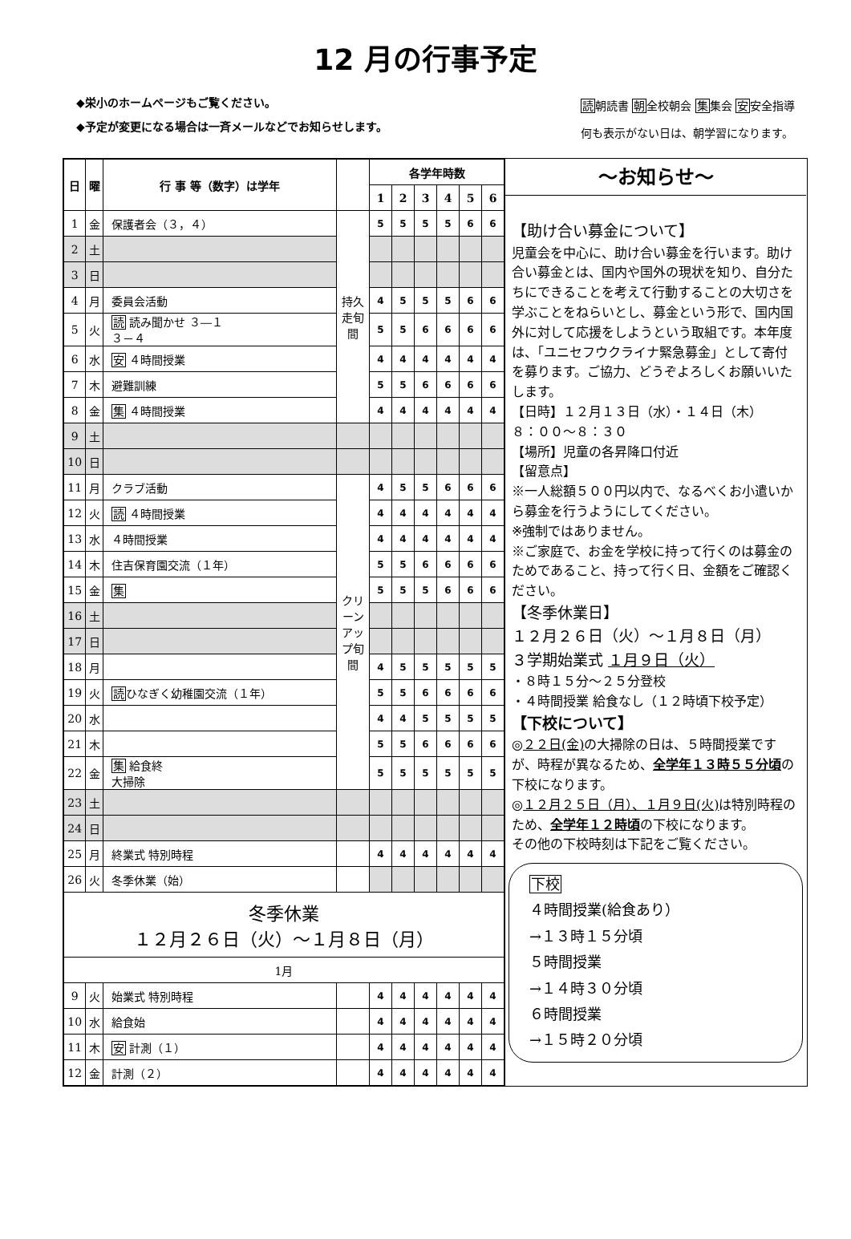12 月の行事予定
◆栄小のホームページもご覧ください。
◆予定が変更になる場合は一斉メールなどでお知らせします。
読朝読書 朝全校朝会 集集会 安安全指導
何も表示がない日は、朝学習になります。
| 日 | 曜 | 行 事 等（数字）は学年 | | 各学年時数 | | | | | |
| --- | --- | --- | --- | --- | --- | --- | --- | --- | --- |
| | | | | 1 | 2 | 3 | 4 | 5 | 6 |
| 1 | 金 | 保護者会（３，４） | 持久走旬間 | 5 | 5 | 5 | 5 | 6 | 6 |
| 2 | 土 | | | | | | | | |
| 3 | 日 | | | | | | | | |
| 4 | 月 | 委員会活動 | | 4 | 5 | 5 | 5 | 6 | 6 |
| 5 | 火 | 読 読み聞かせ ３―１ ３－４ | | 5 | 5 | 6 | 6 | 6 | 6 |
| 6 | 水 | 安 ４時間授業 | | 4 | 4 | 4 | 4 | 4 | 4 |
| 7 | 木 | 避難訓練 | | 5 | 5 | 6 | 6 | 6 | 6 |
| 8 | 金 | 集 ４時間授業 | | 4 | 4 | 4 | 4 | 4 | 4 |
| 9 | 土 | | | | | | | | |
| 10 | 日 | | | | | | | | |
| 11 | 月 | クラブ活動 | クリーンアップ旬間 | 4 | 5 | 5 | 6 | 6 | 6 |
| 12 | 火 | 読 ４時間授業 | | 4 | 4 | 4 | 4 | 4 | 4 |
| 13 | 水 | ４時間授業 | | 4 | 4 | 4 | 4 | 4 | 4 |
| 14 | 木 | 住吉保育園交流（１年） | | 5 | 5 | 6 | 6 | 6 | 6 |
| 15 | 金 | 集 | | 5 | 5 | 5 | 6 | 6 | 6 |
| 16 | 土 | | | | | | | | |
| 17 | 日 | | | | | | | | |
| 18 | 月 | | | 4 | 5 | 5 | 5 | 5 | 5 |
| 19 | 火 | 読 ひなぎく幼稚園交流（１年） | | 5 | 5 | 6 | 6 | 6 | 6 |
| 20 | 水 | | | 4 | 4 | 5 | 5 | 5 | 5 |
| 21 | 木 | | | 5 | 5 | 6 | 6 | 6 | 6 |
| 22 | 金 | 集 給食終 大掃除 | | 5 | 5 | 5 | 5 | 5 | 5 |
| 23 | 土 | | | | | | | | |
| 24 | 日 | | | | | | | | |
| 25 | 月 | 終業式 特別時程 | | 4 | 4 | 4 | 4 | 4 | 4 |
| 26 | 火 | 冬季休業（始） | | | | | | | |
| 冬季休業 １２月２６日（火）～１月８日（月） | | | | | | | | | |
| 1月 | | | | | | | | | |
| 9 | 火 | 始業式 特別時程 | | 4 | 4 | 4 | 4 | 4 | 4 |
| 10 | 水 | 給食始 | | 4 | 4 | 4 | 4 | 4 | 4 |
| 11 | 木 | 安 計測（１） | | 4 | 4 | 4 | 4 | 4 | 4 |
| 12 | 金 | 計測（２） | | 4 | 4 | 4 | 4 | 4 | 4 |
～お知らせ～
【助け合い募金について】
児童会を中心に、助け合い募金を行います。助け合い募金とは、国内や国外の現状を知り、自分たちにできることを考えて行動することの大切さを学ぶことをねらいとし、募金という形で、国内国外に対して応援をしようという取組です。本年度は、「ユニセフウクライナ緊急募金」として寄付を募ります。ご協力、どうぞよろしくお願いいたします。
【日時】１２月１３日（水）・１４日（木）
８：００～８：３０
【場所】児童の各昇降口付近
【留意点】
※一人総額５００円以内で、なるべくお小遣いから募金を行うようにしてください。
※強制ではありません。
※ご家庭で、お金を学校に持って行くのは募金のためであること、持って行く日、金額をご確認ください。
【冬季休業日】
１２月２６日（火）～１月８日（月）
３学期始業式 １月９日（火）
・８時１５分～２５分登校
・４時間授業 給食なし（１２時頃下校予定）
【下校について】
◎２２日(金) の大掃除の日は、５時間授業ですが、時程が異なるため、全学年１３時５５分頃の下校になります。
◎１２月２５日（月）、１月９日(火) は特別時程のため、全学年１２時頃の下校になります。
その他の下校時刻は下記をご覧ください。
下校
４時間授業(給食あり）
→１３時１５分頃
５時間授業
→１４時３０分頃
６時間授業
→１５時２０分頃